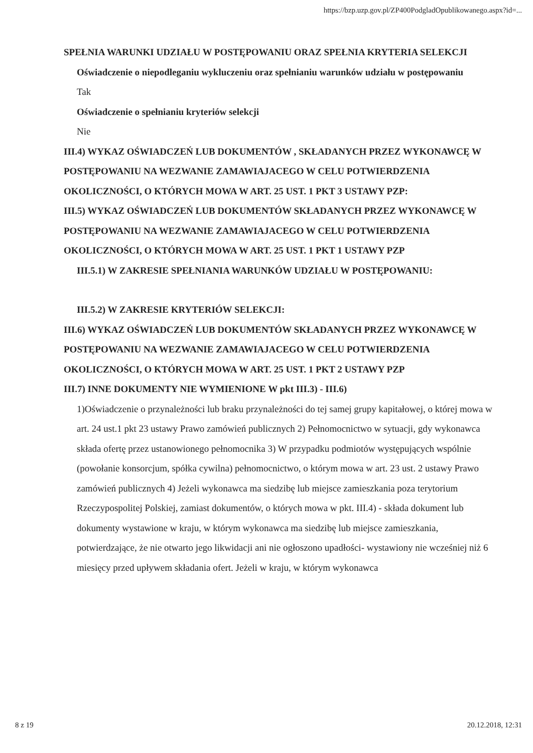https://bzp.uzp.gov.pl/ZP400PodgladOpublikowanego.aspx?id=...
SPEŁNIA WARUNKI UDZIAŁU W POSTĘPOWANIU ORAZ SPEŁNIA KRYTERIA SELEKCJI
Oświadczenie o niepodleganiu wykluczeniu oraz spełnianiu warunków udziału w postępowaniu
Tak
Oświadczenie o spełnianiu kryteriów selekcji
Nie
III.4) WYKAZ OŚWIADCZEŃ LUB DOKUMENTÓW , SKŁADANYCH PRZEZ WYKONAWCĘ W POSTĘPOWANIU NA WEZWANIE ZAMAWIAJACEGO W CELU POTWIERDZENIA OKOLICZNOŚCI, O KTÓRYCH MOWA W ART. 25 UST. 1 PKT 3 USTAWY PZP:
III.5) WYKAZ OŚWIADCZEŃ LUB DOKUMENTÓW SKŁADANYCH PRZEZ WYKONAWCĘ W POSTĘPOWANIU NA WEZWANIE ZAMAWIAJACEGO W CELU POTWIERDZENIA OKOLICZNOŚCI, O KTÓRYCH MOWA W ART. 25 UST. 1 PKT 1 USTAWY PZP
III.5.1) W ZAKRESIE SPEŁNIANIA WARUNKÓW UDZIAŁU W POSTĘPOWANIU:
III.5.2) W ZAKRESIE KRYTERIÓW SELEKCJI:
III.6) WYKAZ OŚWIADCZEŃ LUB DOKUMENTÓW SKŁADANYCH PRZEZ WYKONAWCĘ W POSTĘPOWANIU NA WEZWANIE ZAMAWIAJACEGO W CELU POTWIERDZENIA OKOLICZNOŚCI, O KTÓRYCH MOWA W ART. 25 UST. 1 PKT 2 USTAWY PZP
III.7) INNE DOKUMENTY NIE WYMIENIONE W pkt III.3) - III.6)
1)Oświadczenie o przynależności lub braku przynależności do tej samej grupy kapitałowej, o której mowa w art. 24 ust.1 pkt 23 ustawy Prawo zamówień publicznych 2) Pełnomocnictwo w sytuacji, gdy wykonawca składa ofertę przez ustanowionego pełnomocnika 3) W przypadku podmiotów występujących wspólnie (powołanie konsorcjum, spółka cywilna) pełnomocnictwo, o którym mowa w art. 23 ust. 2 ustawy Prawo zamówień publicznych 4) Jeżeli wykonawca ma siedzibę lub miejsce zamieszkania poza terytorium Rzeczypospolitej Polskiej, zamiast dokumentów, o których mowa w pkt. III.4) - składa dokument lub dokumenty wystawione w kraju, w którym wykonawca ma siedzibę lub miejsce zamieszkania, potwierdzające, że nie otwarto jego likwidacji ani nie ogłoszono upadłości- wystawiony nie wcześniej niż 6 miesięcy przed upływem składania ofert. Jeżeli w kraju, w którym wykonawca
8 z 19 20.12.2018, 12:31